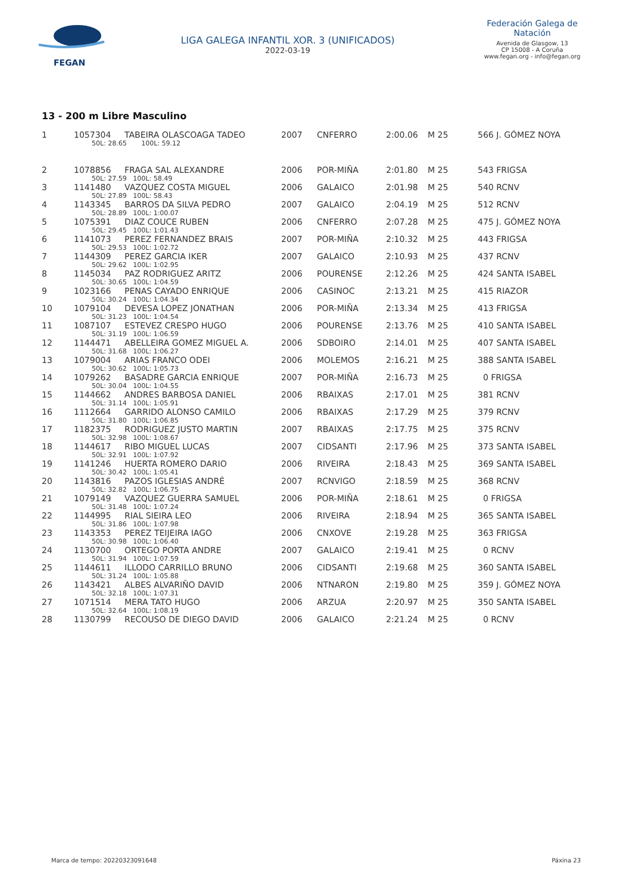FEGAN
LIGA GALEGA INFANTIL XOR. 3 (UNIFICADOS)
2022-03-19
Federación Galega de Natación
Avenida de Glasgow, 13
CP 15008 - A Coruña
www.fegan.org - info@fegan.org
13 - 200 m Libre Masculino
| 1 | 1057304 | TABEIRA OLASCOAGA TADEO | 2007 | CNFERRO | 2:00.06 | M 25 | 566 J. GÓMEZ NOYA |
| | 50L: 28.65 100L: 59.12 | | | | | | |
| 2 | 1078856 | FRAGA SAL ALEXANDRE | 2006 | POR-MIÑA | 2:01.80 | M 25 | 543 FRIGSA |
| | 50L: 27.59 100L: 58.49 | | | | | | |
| 3 | 1141480 | VAZQUEZ COSTA MIGUEL | 2006 | GALAICO | 2:01.98 | M 25 | 540 RCNV |
| | 50L: 27.89 100L: 58.43 | | | | | | |
| 4 | 1143345 | BARROS DA SILVA PEDRO | 2007 | GALAICO | 2:04.19 | M 25 | 512 RCNV |
| | 50L: 28.89 100L: 1:00.07 | | | | | | |
| 5 | 1075391 | DIAZ COUCE RUBEN | 2006 | CNFERRO | 2:07.28 | M 25 | 475 J. GÓMEZ NOYA |
| | 50L: 29.45 100L: 1:01.43 | | | | | | |
| 6 | 1141073 | PEREZ FERNANDEZ BRAIS | 2007 | POR-MIÑA | 2:10.32 | M 25 | 443 FRIGSA |
| | 50L: 29.53 100L: 1:02.72 | | | | | | |
| 7 | 1144309 | PEREZ GARCIA IKER | 2007 | GALAICO | 2:10.93 | M 25 | 437 RCNV |
| | 50L: 29.62 100L: 1:02.95 | | | | | | |
| 8 | 1145034 | PAZ RODRIGUEZ ARITZ | 2006 | POURENSE | 2:12.26 | M 25 | 424 SANTA ISABEL |
| | 50L: 30.65 100L: 1:04.59 | | | | | | |
| 9 | 1023166 | PENAS CAYADO ENRIQUE | 2006 | CASINOC | 2:13.21 | M 25 | 415 RIAZOR |
| | 50L: 30.24 100L: 1:04.34 | | | | | | |
| 10 | 1079104 | DEVESA LOPEZ JONATHAN | 2006 | POR-MIÑA | 2:13.34 | M 25 | 413 FRIGSA |
| | 50L: 31.23 100L: 1:04.54 | | | | | | |
| 11 | 1087107 | ESTEVEZ CRESPO HUGO | 2006 | POURENSE | 2:13.76 | M 25 | 410 SANTA ISABEL |
| | 50L: 31.19 100L: 1:06.59 | | | | | | |
| 12 | 1144471 | ABELLEIRA GOMEZ MIGUEL A. | 2006 | SDBOIRO | 2:14.01 | M 25 | 407 SANTA ISABEL |
| | 50L: 31.68 100L: 1:06.27 | | | | | | |
| 13 | 1079004 | ARIAS FRANCO ODEI | 2006 | MOLEMOS | 2:16.21 | M 25 | 388 SANTA ISABEL |
| | 50L: 30.62 100L: 1:05.73 | | | | | | |
| 14 | 1079262 | BASADRE GARCIA ENRIQUE | 2007 | POR-MIÑA | 2:16.73 | M 25 | 0 FRIGSA |
| | 50L: 30.04 100L: 1:04.55 | | | | | | |
| 15 | 1144662 | ANDRES BARBOSA DANIEL | 2006 | RBAIXAS | 2:17.01 | M 25 | 381 RCNV |
| | 50L: 31.14 100L: 1:05.91 | | | | | | |
| 16 | 1112664 | GARRIDO ALONSO CAMILO | 2006 | RBAIXAS | 2:17.29 | M 25 | 379 RCNV |
| | 50L: 31.80 100L: 1:06.85 | | | | | | |
| 17 | 1182375 | RODRIGUEZ JUSTO MARTIN | 2007 | RBAIXAS | 2:17.75 | M 25 | 375 RCNV |
| | 50L: 32.98 100L: 1:08.67 | | | | | | |
| 18 | 1144617 | RIBO MIGUEL LUCAS | 2007 | CIDSANTI | 2:17.96 | M 25 | 373 SANTA ISABEL |
| | 50L: 32.91 100L: 1:07.92 | | | | | | |
| 19 | 1141246 | HUERTA ROMERO DARIO | 2006 | RIVEIRA | 2:18.43 | M 25 | 369 SANTA ISABEL |
| | 50L: 30.42 100L: 1:05.41 | | | | | | |
| 20 | 1143816 | PAZOS IGLESIAS ANDRÉ | 2007 | RCNVIGO | 2:18.59 | M 25 | 368 RCNV |
| | 50L: 32.82 100L: 1:06.75 | | | | | | |
| 21 | 1079149 | VAZQUEZ GUERRA SAMUEL | 2006 | POR-MIÑA | 2:18.61 | M 25 | 0 FRIGSA |
| | 50L: 31.48 100L: 1:07.24 | | | | | | |
| 22 | 1144995 | RIAL SIEIRA LEO | 2006 | RIVEIRA | 2:18.94 | M 25 | 365 SANTA ISABEL |
| | 50L: 31.86 100L: 1:07.98 | | | | | | |
| 23 | 1143353 | PEREZ TEIJEIRA IAGO | 2006 | CNXOVE | 2:19.28 | M 25 | 363 FRIGSA |
| | 50L: 30.98 100L: 1:06.40 | | | | | | |
| 24 | 1130700 | ORTEGO PORTA ANDRE | 2007 | GALAICO | 2:19.41 | M 25 | 0 RCNV |
| | 50L: 31.94 100L: 1:07.59 | | | | | | |
| 25 | 1144611 | ILLODO CARRILLO BRUNO | 2006 | CIDSANTI | 2:19.68 | M 25 | 360 SANTA ISABEL |
| | 50L: 31.24 100L: 1:05.88 | | | | | | |
| 26 | 1143421 | ALBES ALVARIÑO DAVID | 2006 | NTNARON | 2:19.80 | M 25 | 359 J. GÓMEZ NOYA |
| | 50L: 32.18 100L: 1:07.31 | | | | | | |
| 27 | 1071514 | MERA TATO HUGO | 2006 | ARZUA | 2:20.97 | M 25 | 350 SANTA ISABEL |
| | 50L: 32.64 100L: 1:08.19 | | | | | | |
| 28 | 1130799 | RECOUSO DE DIEGO DAVID | 2006 | GALAICO | 2:21.24 | M 25 | 0 RCNV |
Marca de tempo: 20220323091648 Páxina 23